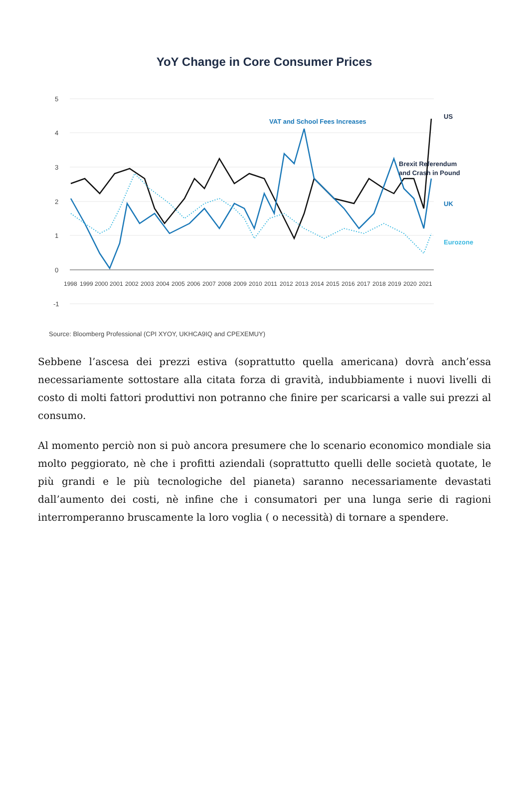YoY Change in Core Consumer Prices
5
4
3
2
1
0
-1
VAT and School Fees Increases
Brexit Referendum
and Crash in Pound
US
UK
Eurozone
1998
1999
2000
2001
2002
2003
2004
2005
2006
2007
2008
2009
2010
2011
2012
2013
2014
2015
2016
2017
2018
2019
2020
2021
Source: Bloomberg Professional (CPI XYOY, UKHCA9IQ and CPEXEMUY)
Sebbene l’ascesa dei prezzi estiva (soprattutto quella americana) dovrà anch’essa necessariamente sottostare alla citata forza di gravità, indubbiamente i nuovi livelli di costo di molti fattori produttivi non potranno che finire per scaricarsi a valle sui prezzi al consumo.
Al momento perciò non si può ancora presumere che lo scenario economico mondiale sia molto peggiorato, nè che i profitti aziendali (soprattutto quelli delle società quotate, le più grandi e le più tecnologiche del pianeta) saranno necessariamente devastati dall’aumento dei costi, nè infine che i consumatori per una lunga serie di ragioni interromperanno bruscamente la loro voglia ( o necessità) di tornare a spendere.